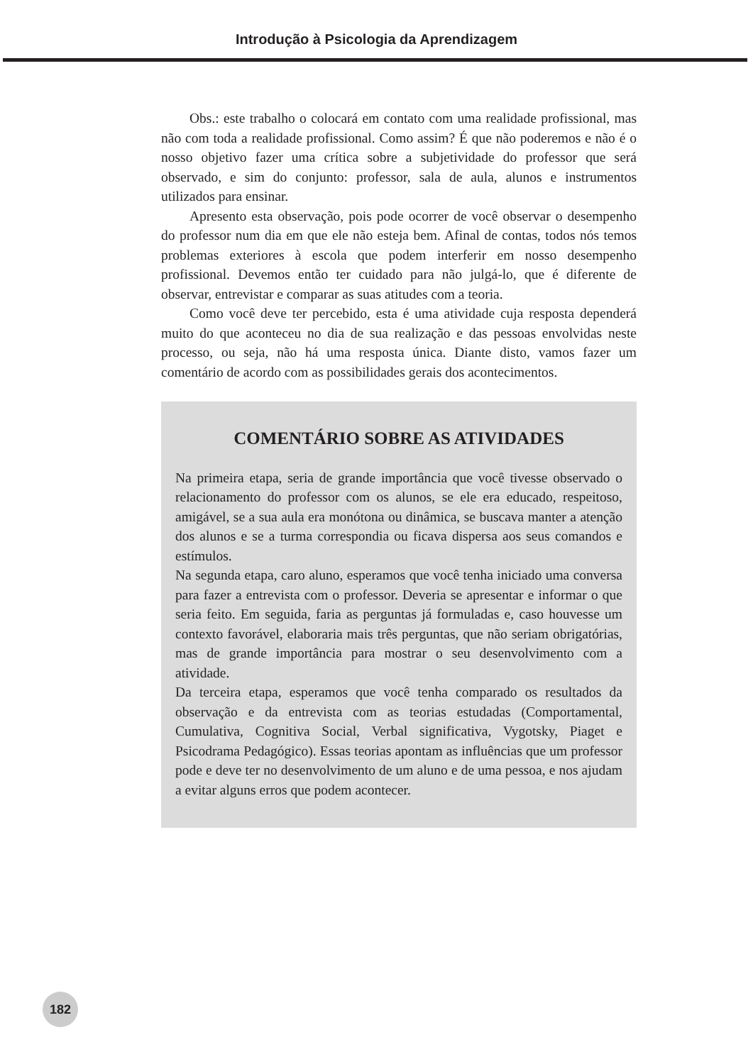Introdução à Psicologia da Aprendizagem
Obs.: este trabalho o colocará em contato com uma realidade profissional, mas não com toda a realidade profissional. Como assim? É que não poderemos e não é o nosso objetivo fazer uma crítica sobre a subjetividade do professor que será observado, e sim do conjunto: professor, sala de aula, alunos e instrumentos utilizados para ensinar.
Apresento esta observação, pois pode ocorrer de você observar o desempenho do professor num dia em que ele não esteja bem. Afinal de contas, todos nós temos problemas exteriores à escola que podem interferir em nosso desempenho profissional. Devemos então ter cuidado para não julgá-lo, que é diferente de observar, entrevistar e comparar as suas atitudes com a teoria.
Como você deve ter percebido, esta é uma atividade cuja resposta dependerá muito do que aconteceu no dia de sua realização e das pessoas envolvidas neste processo, ou seja, não há uma resposta única. Diante disto, vamos fazer um comentário de acordo com as possibilidades gerais dos acontecimentos.
COMENTÁRIO SOBRE AS ATIVIDADES
Na primeira etapa, seria de grande importância que você tivesse observado o relacionamento do professor com os alunos, se ele era educado, respeitoso, amigável, se a sua aula era monótona ou dinâmica, se buscava manter a atenção dos alunos e se a turma correspondia ou ficava dispersa aos seus comandos e estímulos.
Na segunda etapa, caro aluno, esperamos que você tenha iniciado uma conversa para fazer a entrevista com o professor. Deveria se apresentar e informar o que seria feito. Em seguida, faria as perguntas já formuladas e, caso houvesse um contexto favorável, elaboraria mais três perguntas, que não seriam obrigatórias, mas de grande importância para mostrar o seu desenvolvimento com a atividade.
Da terceira etapa, esperamos que você tenha comparado os resultados da observação e da entrevista com as teorias estudadas (Comportamental, Cumulativa, Cognitiva Social, Verbal significativa, Vygotsky, Piaget e Psicodrama Pedagógico). Essas teorias apontam as influências que um professor pode e deve ter no desenvolvimento de um aluno e de uma pessoa, e nos ajudam a evitar alguns erros que podem acontecer.
182